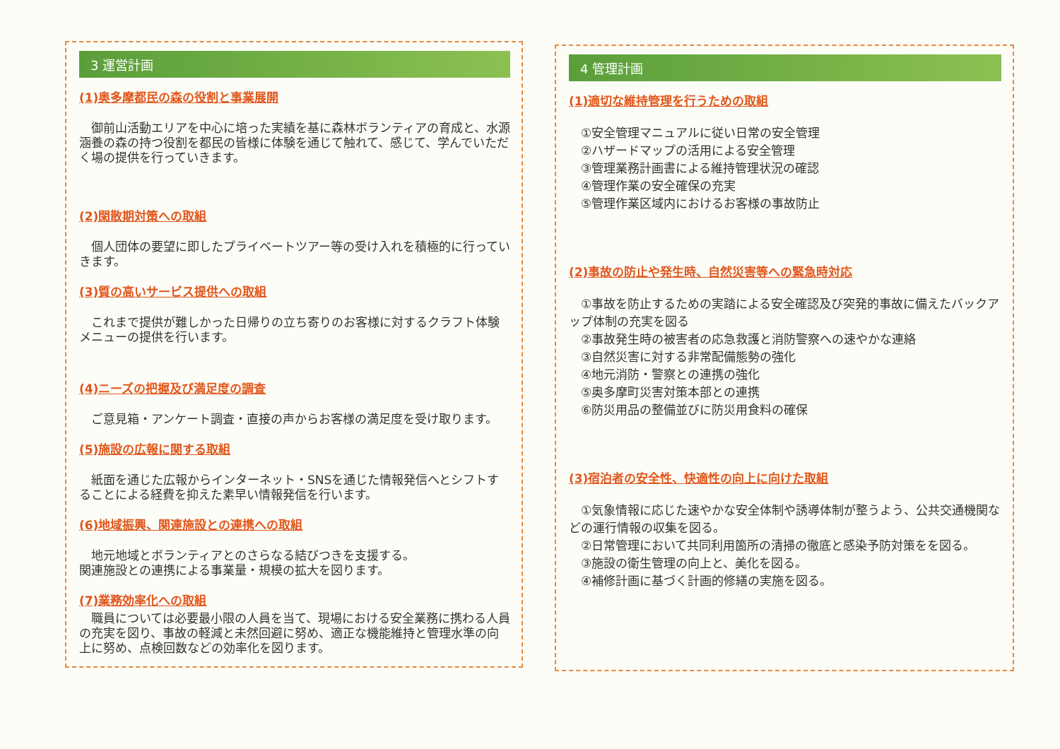3 運営計画
(1)奥多摩都民の森の役割と事業展開
御前山活動エリアを中心に培った実績を基に森林ボランティアの育成と、水源涵養の森の持つ役割を都民の皆様に体験を通じて触れて、感じて、学んでいただく場の提供を行っていきます。
(2)閑散期対策への取組
個人団体の要望に即したプライベートツアー等の受け入れを積極的に行っていきます。
(3)質の高いサービス提供への取組
これまで提供が難しかった日帰りの立ち寄りのお客様に対するクラフト体験メニューの提供を行います。
(4)ニーズの把握及び満足度の調査
ご意見箱・アンケート調査・直接の声からお客様の満足度を受け取ります。
(5)施設の広報に関する取組
紙面を通じた広報からインターネット・SNSを通じた情報発信へとシフトすることによる経費を抑えた素早い情報発信を行います。
(6)地域振興、関連施設との連携への取組
地元地域とボランティアとのさらなる結びつきを支援する。
関連施設との連携による事業量・規模の拡大を図ります。
(7)業務効率化への取組
職員については必要最小限の人員を当て、現場における安全業務に携わる人員の充実を図り、事故の軽減と未然回避に努め、適正な機能維持と管理水準の向上に努め、点検回数などの効率化を図ります。
4 管理計画
(1)適切な維持管理を行うための取組
①安全管理マニュアルに従い日常の安全管理
②ハザードマップの活用による安全管理
③管理業務計画書による維持管理状況の確認
④管理作業の安全確保の充実
⑤管理作業区域内におけるお客様の事故防止
(2)事故の防止や発生時、自然災害等への緊急時対応
①事故を防止するための実踏による安全確認及び突発的事故に備えたバックアップ体制の充実を図る
②事故発生時の被害者の応急救護と消防警察への速やかな連絡
③自然災害に対する非常配備態勢の強化
④地元消防・警察との連携の強化
⑤奥多摩町災害対策本部との連携
⑥防災用品の整備並びに防災用食料の確保
(3)宿泊者の安全性、快適性の向上に向けた取組
①気象情報に応じた速やかな安全体制や誘導体制が整うよう、公共交通機関などの運行情報の収集を図る。
②日常管理において共同利用箇所の清掃の徹底と感染予防対策をを図る。
③施設の衛生管理の向上と、美化を図る。
④補修計画に基づく計画的修繕の実施を図る。